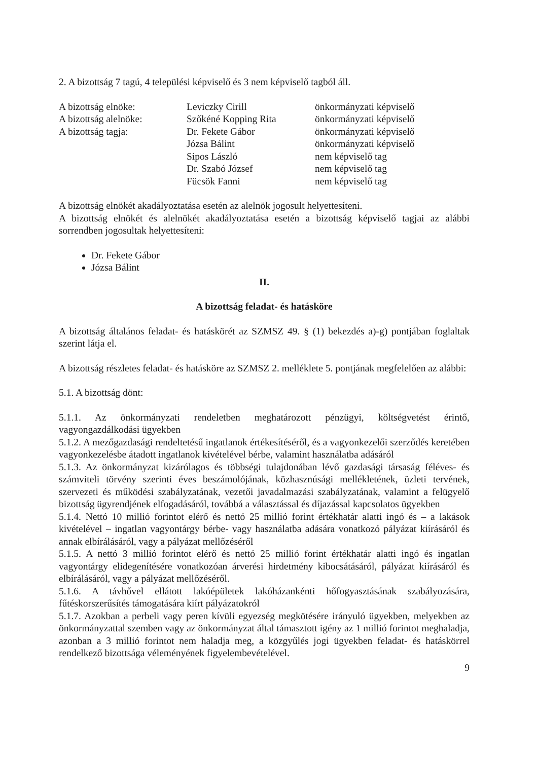2. A bizottság 7 tagú, 4 települési képviselő és 3 nem képviselő tagból áll.
| A bizottság elnöke: | Leviczky Cirill | önkormányzati képviselő |
| A bizottság alelnöke: | Szőkéné Kopping Rita | önkormányzati képviselő |
| A bizottság tagja: | Dr. Fekete Gábor | önkormányzati képviselő |
| | Józsa Bálint | önkormányzati képviselő |
| | Sipos László | nem képviselő tag |
| | Dr. Szabó József | nem képviselő tag |
| | Fücsök Fanni | nem képviselő tag |
A bizottság elnökét akadályoztatása esetén az alelnök jogosult helyettesíteni.
A bizottság elnökét és alelnökét akadályoztatása esetén a bizottság képviselő tagjai az alábbi sorrendben jogosultak helyettesíteni:
Dr. Fekete Gábor
Józsa Bálint
II.
A bizottság feladat- és hatásköre
A bizottság általános feladat- és hatáskörét az SZMSZ 49. § (1) bekezdés a)-g) pontjában foglaltak szerint látja el.
A bizottság részletes feladat- és hatásköre az SZMSZ 2. melléklete 5. pontjának megfelelően az alábbi:
5.1. A bizottság dönt:
5.1.1. Az önkormányzati rendeletben meghatározott pénzügyi, költségvetést érintő, vagyongazdálkodási ügyekben
5.1.2. A mezőgazdasági rendeltetésű ingatlanok értékesítéséről, és a vagyonkezelői szerződés keretében vagyonkezelésbe átadott ingatlanok kivételével bérbe, valamint használatba adásáról
5.1.3. Az önkormányzat kizárólagos és többségi tulajdonában lévő gazdasági társaság féléves- és számviteli törvény szerinti éves beszámolójának, közhasznúsági mellékletének, üzleti tervének, szervezeti és működési szabályzatának, vezetői javadalmazási szabályzatának, valamint a felügyelő bizottság ügyrendjének elfogadásáról, továbbá a választással és díjazással kapcsolatos ügyekben
5.1.4. Nettó 10 millió forintot elérő és nettó 25 millió forint értékhatár alatti ingó és – a lakások kivételével – ingatlan vagyontárgy bérbe- vagy használatba adására vonatkozó pályázat kiírásáról és annak elbírálásáról, vagy a pályázat mellőzéséről
5.1.5. A nettó 3 millió forintot elérő és nettó 25 millió forint értékhatár alatti ingó és ingatlan vagyontárgy elidegenítésére vonatkozóan árverési hirdetmény kibocsátásáról, pályázat kiírásáról és elbírálásáról, vagy a pályázat mellőzéséről.
5.1.6. A távhővel ellátott lakóépületek lakóházankénti hőfogyasztásának szabályozására, fűtéskorszerűsítés támogatására kiírt pályázatokról
5.1.7. Azokban a perbeli vagy peren kívüli egyezség megkötésére irányuló ügyekben, melyekben az önkormányzattal szemben vagy az önkormányzat által támasztott igény az 1 millió forintot meghaladja, azonban a 3 millió forintot nem haladja meg, a közgyűlés jogi ügyekben feladat- és hatáskörrel rendelkező bizottsága véleményének figyelembevételével.
9